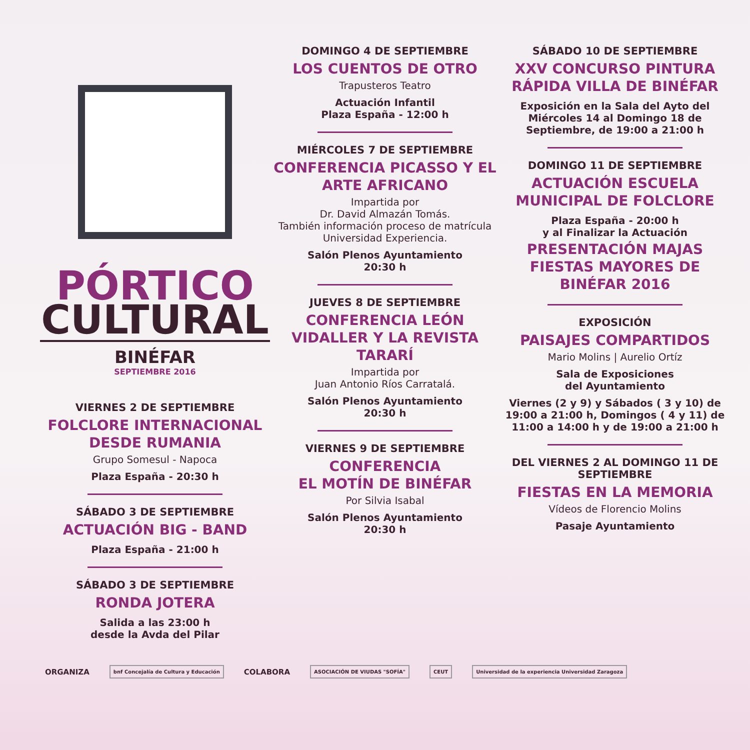PÓRTICO
CULTURAL
BINÉFAR
SEPTIEMBRE 2016
VIERNES 2 DE SEPTIEMBRE
FOLCLORE INTERNACIONAL DESDE RUMANIA
Grupo Somesul - Napoca
Plaza España - 20:30 h
SÁBADO 3 DE SEPTIEMBRE
ACTUACIÓN BIG - BAND
Plaza España - 21:00 h
SÁBADO 3 DE SEPTIEMBRE
RONDA JOTERA
Salida a las 23:00 h
desde la Avda del Pilar
DOMINGO 4 DE SEPTIEMBRE
LOS CUENTOS DE OTRO
Trapusteros Teatro
Actuación Infantil
Plaza España - 12:00 h
MIÉRCOLES 7 DE SEPTIEMBRE
CONFERENCIA PICASSO Y EL ARTE AFRICANO
Impartida por
Dr. David Almazán Tomás.
También información proceso de matrícula Universidad Experiencia.
Salón Plenos Ayuntamiento
20:30 h
JUEVES 8 DE SEPTIEMBRE
CONFERENCIA LEÓN VIDALLER Y LA REVISTA TARARÍ
Impartida por
Juan Antonio Ríos Carratalá.
Salón Plenos Ayuntamiento
20:30 h
VIERNES 9 DE SEPTIEMBRE
CONFERENCIA
EL MOTÍN DE BINÉFAR
Por Silvia Isabal
Salón Plenos Ayuntamiento
20:30 h
SÁBADO 10 DE SEPTIEMBRE
XXV CONCURSO PINTURA RÁPIDA VILLA DE BINÉFAR
Exposición en la Sala del Ayto del Miércoles 14 al Domingo 18 de Septiembre, de 19:00 a 21:00 h
DOMINGO 11 DE SEPTIEMBRE
ACTUACIÓN ESCUELA MUNICIPAL DE FOLCLORE
Plaza España - 20:00 h
y al Finalizar la Actuación
PRESENTACIÓN MAJAS FIESTAS MAYORES DE BINÉFAR 2016
EXPOSICIÓN
PAISAJES COMPARTIDOS
Mario Molins | Aurelio Ortíz
Sala de Exposiciones
del Ayuntamiento
Viernes (2 y 9) y Sábados ( 3 y 10) de 19:00 a 21:00 h, Domingos ( 4 y 11) de 11:00 a 14:00 h y de 19:00 a 21:00 h
DEL VIERNES 2 AL DOMINGO 11 DE SEPTIEMBRE
FIESTAS EN LA MEMORIA
Vídeos de Florencio Molins
Pasaje Ayuntamiento
ORGANIZA bnf Concejalía de Cultura y Educación COLABORA ASOCIACIÓN DE VIUDAS "SOFÍA" CEUT Universidad de la experiencia Universidad Zaragoza